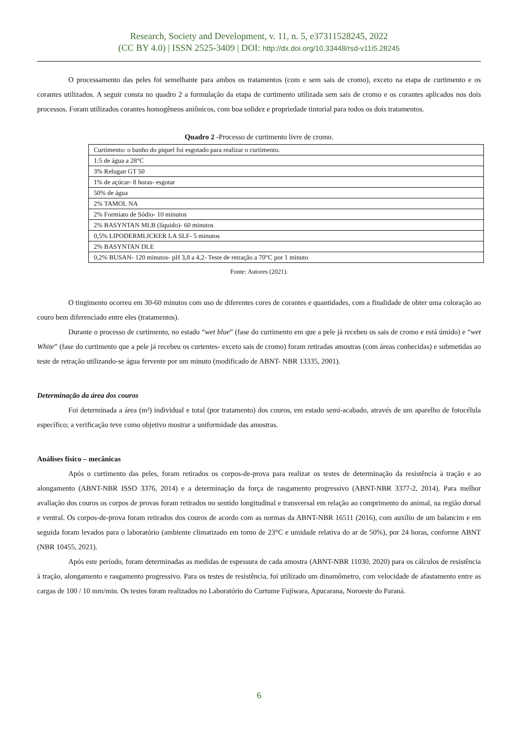Research, Society and Development, v. 11, n. 5, e37311528245, 2022
(CC BY 4.0) | ISSN 2525-3409 | DOI: http://dx.doi.org/10.33448/rsd-v11i5.28245
O processamento das peles foi semelhante para ambos os tratamentos (com e sem sais de cromo), exceto na etapa de curtimento e os corantes utilizados. A seguir consta no quadro 2 a formulação da etapa de curtimento utilizada sem sais de cromo e os corantes aplicados nos dois processos. Foram utilizados corantes homogêneos aniônicos, com boa solidez e propriedade tintorial para todos os dois tratamentos.
Quadro 2 -Processo de curtimento livre de cromo.
| Curtimento: o banho do piquel foi esgotado para realizar o curtimento. |
| 1:5 de água a 28°C |
| 3% Relugan GT 50 |
| 1% de açúcar- 8 horas- esgotar |
| 50% de água |
| 2% TAMOL NA |
| 2% Formiato de Sódio- 10 minutos |
| 2% BASYNTAN MLB (líquido)- 60 minutos |
| 0,5% LIPODERMLICKER LA SLF- 5 minutos |
| 2% BASYNTAN DLE |
| 0,2% BUSAN- 120 minutos- pH 3,8 a 4,2- Teste de retração a 70°C por 1 minuto |
Fonte: Autores (2021).
O tingimento ocorreu em 30-60 minutos com uso de diferentes cores de corantes e quantidades, com a finalidade de obter uma coloração ao couro bem diferenciado entre eles (tratamentos).
Durante o processo de curtimento, no estado “wet blue” (fase do curtimento em que a pele já recebeu os sais de cromo e está úmido) e “wet White” (fase do curtimento que a pele já recebeu os curtentes- exceto sais de cromo) foram retiradas amostras (com áreas conhecidas) e submetidas ao teste de retração utilizando-se água fervente por um minuto (modificado de ABNT- NBR 13335, 2001).
Determinação da área dos couros
Foi determinada a área (m²) individual e total (por tratamento) dos couros, em estado semi-acabado, através de um aparelho de fotocélula específico; a verificação teve como objetivo mostrar a uniformidade das amostras.
Análises físico – mecânicas
Após o curtimento das peles, foram retirados os corpos-de-prova para realizar os testes de determinação da resistência à tração e ao alongamento (ABNT-NBR ISSO 3376, 2014) e a determinação da força de rasgamento progressivo (ABNT-NBR 3377-2, 2014). Para melhor avaliação dos couros os corpos de provas foram retirados no sentido longitudinal e transversal em relação ao comprimento do animal, na região dorsal e ventral. Os corpos-de-prova foram retirados dos couros de acordo com as normas da ABNT-NBR 16511 (2016), com auxílio de um balancim e em seguida foram levados para o laboratório (ambiente climatizado em torno de 23°C e umidade relativa do ar de 50%), por 24 horas, conforme ABNT (NBR 10455, 2021).
Após este período, foram determinadas as medidas de espessura de cada amostra (ABNT-NBR 11030, 2020) para os cálculos de resistência à tração, alongamento e rasgamento progressivo. Para os testes de resistência, foi utilizado um dinamômetro, com velocidade de afastamento entre as cargas de 100 / 10 mm/min. Os testes foram realizados no Laboratório do Curtume Fujiwara, Apucarana, Noroeste do Paraná.
6